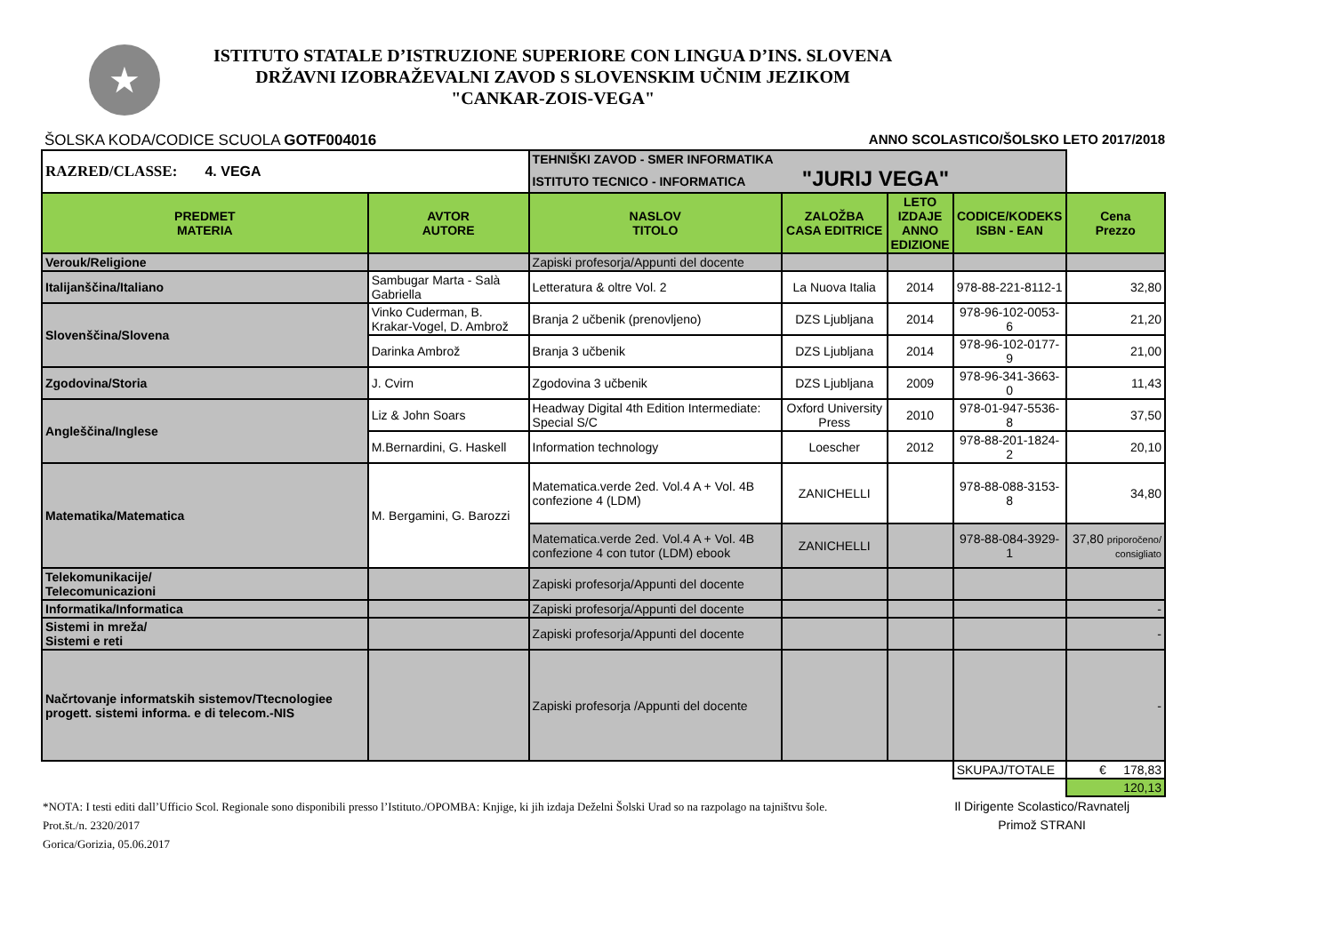★
ISTITUTO STATALE D’ISTRUZIONE SUPERIORE CON LINGUA D’INS. SLOVENA
DRŽAVNI IZOBRAŽEVALNI ZAVOD S SLOVENSKIM UČNIM JEZIKOM
"CANKAR-ZOIS-VEGA"
ŠOLSKA KODA/CODICE SCUOLA GOTF004016 ANNO SCOLASTICO/ŠOLSKO LETO 2017/2018
| RAZRED/CLASSE: 4. VEGA | | TEHNIŠKI ZAVOD - SMER INFORMATIKA ISTITUTO TECNICO - INFORMATICA "JURIJ VEGA" | | | | |
| PREDMET MATERIA | AVTOR AUTORE | NASLOV TITOLO | ZALOŽBA CASA EDITRICE | LETO IZDAJE ANNO EDIZIONE | CODICE/KODEKS ISBN - EAN | Cena Prezzo |
| Verouk/Religione | | Zapiski profesorja/Appunti del docente | | | | |
| Italijanščina/Italiano | Sambugar Marta - Salà Gabriella | Letteratura & oltre Vol. 2 | La Nuova Italia | 2014 | 978-88-221-8112-1 | 32,80 |
| Slovenščina/Slovena | Vinko Cuderman, B. Krakar-Vogel, D. Ambrož | Branja 2 učbenik (prenovljeno) | DZS Ljubljana | 2014 | 978-96-102-0053-6 | 21,20 |
| | Darinka Ambrož | Branja 3 učbenik | DZS Ljubljana | 2014 | 978-96-102-0177-9 | 21,00 |
| Zgodovina/Storia | J. Cvirn | Zgodovina 3 učbenik | DZS Ljubljana | 2009 | 978-96-341-3663-0 | 11,43 |
| Angleščina/Inglese | Liz & John Soars | Headway Digital 4th Edition Intermediate: Special S/C | Oxford University Press | 2010 | 978-01-947-5536-8 | 37,50 |
| | M.Bernardini, G. Haskell | Information technology | Loescher | 2012 | 978-88-201-1824-2 | 20,10 |
| Matematika/Matematica | M. Bergamini, G. Barozzi | Matematica.verde 2ed. Vol.4 A + Vol. 4B confezione 4 (LDM) | ZANICHELLI | | 978-88-088-3153-8 | 34,80 |
| | | Matematica.verde 2ed. Vol.4 A + Vol. 4B confezione 4 con tutor (LDM) ebook | ZANICHELLI | | 978-88-084-3929-1 | 37,80 priporočeno/ consigliato |
| Telekomunikacije/ Telecomunicazioni | | Zapiski profesorja/Appunti del docente | | | | |
| Informatika/Informatica | | Zapiski profesorja/Appunti del docente | | | | - |
| Sistemi in mreža/ Sistemi e reti | | Zapiski profesorja/Appunti del docente | | | | - |
| Načrtovanje informatskih sistemov/Ttecnologiee progett. sistemi informa. e di telecom.-NIS | | Zapiski profesorja /Appunti del docente | | | | - |
| | | | | | SKUPAJ/TOTALE | € 178,83 |
| | | | | | | 120,13 |
*NOTA: I testi editi dall’Ufficio Scol. Regionale sono disponibili presso l’Istituto./OPOMBA: Knjige, ki jih izdaja Deželni Šolski Urad so na razpolago na tajništvu šole.
Prot.št./n. 2320/2017
Gorica/Gorizia, 05.06.2017
Il Dirigente Scolastico/Ravnatelj
Primož STRANI